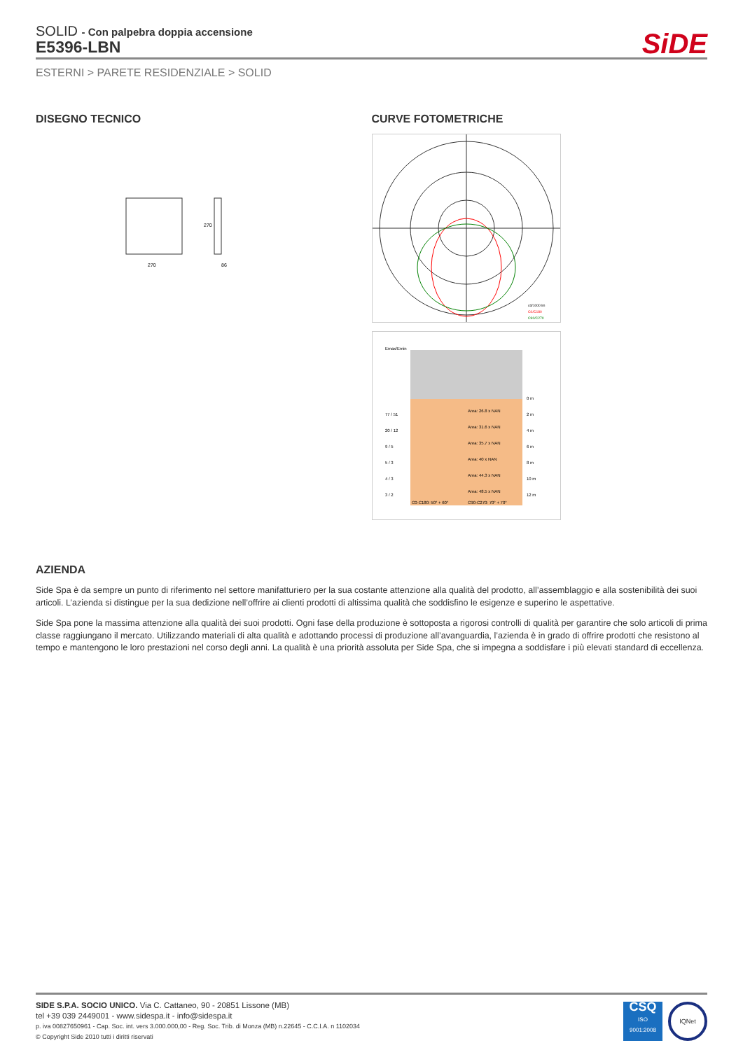SiDE
SOLID - Con palpebra doppia accensione
E5396-LBN
ESTERNI > PARETE RESIDENZIALE > SOLID
DISEGNO TECNICO
270
86
270
CURVE FOTOMETRICHE
cd/1000 lm
C0/C180
C90/C270
Emax/Emin
Area: 26.8 x NAN
Area: 31.6 x NAN
Area: 35.7 x NAN
Area: 40 x NAN
Area: 44.3 x NAN
Area: 48.5 x NAN
77 / 51
20 / 12
9 / 5
5 / 3
4 / 3
3 / 2
0 m
2 m
4 m
6 m
8 m
10 m
12 m
C0-C180: 50° + 60°
C90-C270: 70° + 70°
AZIENDA
Side Spa è da sempre un punto di riferimento nel settore manifatturiero per la sua costante attenzione alla qualità del prodotto, all’assemblaggio e alla sostenibilità dei suoi articoli. L’azienda si distingue per la sua dedizione nell’offrire ai clienti prodotti di altissima qualità che soddisfino le esigenze e superino le aspettative.
Side Spa pone la massima attenzione alla qualità dei suoi prodotti. Ogni fase della produzione è sottoposta a rigorosi controlli di qualità per garantire che solo articoli di prima classe raggiungano il mercato. Utilizzando materiali di alta qualità e adottando processi di produzione all’avanguardia, l’azienda è in grado di offrire prodotti che resistono al tempo e mantengono le loro prestazioni nel corso degli anni. La qualità è una priorità assoluta per Side Spa, che si impegna a soddisfare i più elevati standard di eccellenza.
SIDE S.P.A. SOCIO UNICO. Via C. Cattaneo, 90 - 20851 Lissone (MB)
tel +39 039 2449001 - www.sidespa.it - info@sidespa.it
p. iva 00827650961 - Cap. Soc. int. vers 3.000.000,00 - Reg. Soc. Trib. di Monza (MB) n.22645 - C.C.I.A. n 1102034
© Copyright Side 2010 tutti i diritti riservati
CSQ
ISO
9001:2008
IQNet